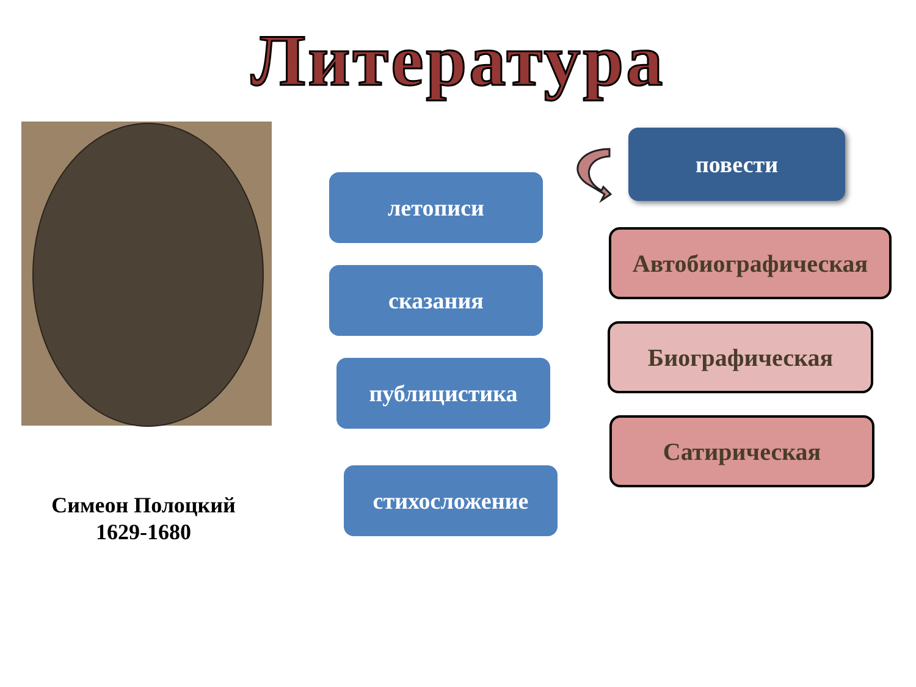Литература
Симеон Полоцкий
1629-1680
летописи
сказания
публицистика
стихосложение
повести
Автобиографическая
Биографическая
Сатирическая